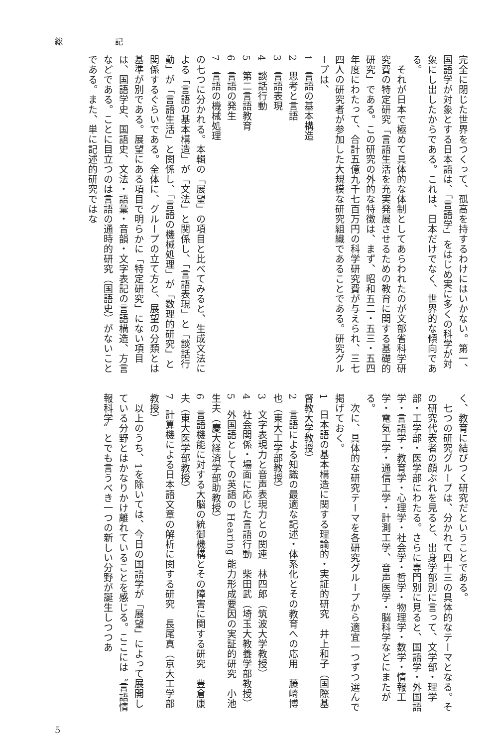総 記
完全に閉じた世界をつくって、孤高を持するわけにはいかない。第一、国語学が対象とする日本語は、「言語学」をはじめ実に多くの科学が対象にし出したからである。これは、日本だけでなく、世界的な傾向である。
　それが日本で極めて具体的な体制としてあらわれたのが文部省科学研究費の特定研究「言語生活を充実発展させるための教育に関する基礎的研究」である。この研究の外的な特徴は、まず、昭和五二・五三・五四年度にわたって、合計五億九千七百万円の科学研究費が与えられ、三七四人の研究者が参加した大規模な研究組織であることである。研究グループは、
1　言語の基本構造
2　思考と言語
3　言語表現
4　談話行動
5　第二言語教育
6　言語の発生
7　言語の機械処理
の七つに分かれる。本輯の「展望」の項目と比べてみると、生成文法による「言語の基本構造」が「文法」と関係し、「言語表現」と「談話行動」が「言語生活」と関係し、「言語の機械処理」が「数理的研究」と関係するぐらいである。全体に、グループの立て方と、展望の分類とは基準が別である。展望にある項目で明らかに「特定研究」にない項目は、国語学史、国語史、文法・語彙・音韻・文字表記の言語構造、方言などである。ことに目立つのは言語の通時的研究（国語史）がないことである。また、単に記述的研究ではな
く、教育に結びつく研究だということである。
　七つの研究グループは、分かれて四十三の具体的なテーマとなる。その研究代表者の顔ぶれを見ると、出身学部別に言って、文学部・理学部・工学部・医学部にわたる。さらに専門別に見ると、国語学・外国語学・言語学・教育学・心理学・社会学・哲学・物理学・数学・情報工学・電気工学・通信工学・計測工学、音声医学・脳科学などにまたがる。
　次に、具体的な研究テーマを各研究グループから適宜一つずつ選んで掲げておく。
1　日本語の基本構造に関する理論的・実証的研究　井上和子（国際基督教大学教授）
2　言語による知識の最適な記述・体系化とその教育への応用　藤崎博也（東大工学部教授）
3　文字表現力と音声表現力との関連　林四郎（筑波大学教授）
4　社会関係・場面に応じた言語行動　柴田武（埼玉大教養学部教授）
5　外国語としての英語の Hearing 能力形成要因の実証的研究　小池生夫（慶大経済学部助教授）
6　言語機能に対する大脳の統御機構とその障害に関する研究　豊倉康夫（東大医学部教授）
7　計算機による日本語文章の解析に関する研究　長尾真（京大工学部教授）
　以上のうち、1を除いては、今日の国語学が「展望」によって展開している分野とはかなりかけ離れていることを感じる。ここには〝言語情報科学〟とでも言うべき一つの新しい分野が誕生しつつあ
5